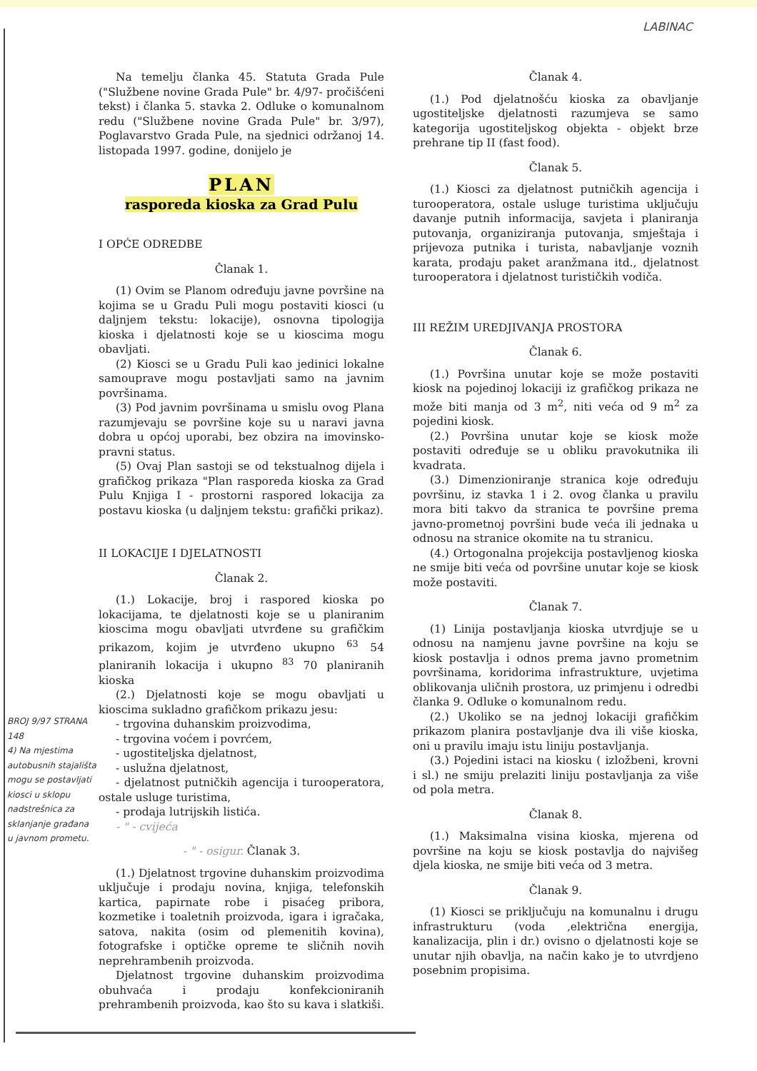LABINAC
Na temelju članka 45. Statuta Grada Pule ("Službene novine Grada Pule" br. 4/97- pročišćeni tekst) i članka 5. stavka 2. Odluke o komunalnom redu ("Službene novine Grada Pule" br. 3/97), Poglavarstvo Grada Pule, na sjednici održanoj 14. listopada 1997. godine, donijelo je
PLAN
rasporeda kioska za Grad Pulu
I OPĆE ODREDBE
Članak 1.
(1) Ovim se Planom određuju javne površine na kojima se u Gradu Puli mogu postaviti kiosci (u daljnjem tekstu: lokacije), osnovna tipologija kioska i djelatnosti koje se u kioscima mogu obavljati.
(2) Kiosci se u Gradu Puli kao jedinici lokalne samouprave mogu postavljati samo na javnim površinama.
(3) Pod javnim površinama u smislu ovog Plana razumjevaju se površine koje su u naravi javna dobra u općoj uporabi, bez obzira na imovinsko-pravni status.
(5) Ovaj Plan sastoji se od tekstualnog dijela i grafičkog prikaza "Plan rasporeda kioska za Grad Pulu Knjiga I - prostorni raspored lokacija za postavu kioska (u daljnjem tekstu: grafički prikaz).
II LOKACIJE I DJELATNOSTI
Članak 2.
(1.) Lokacije, broj i raspored kioska po lokacijama, te djelatnosti koje se u planiranim kioscima mogu obavljati utvrđene su grafičkim prikazom, kojim je utvrđeno ukupno <sup>63</sup> 54 planiranih lokacija i ukupno <sup>83</sup> 70 planiranih kioska
(2.) Djelatnosti koje se mogu obavljati u kioscima sukladno grafičkom prikazu jesu:
- trgovina duhanskim proizvodima,
- trgovina voćem i povrćem,
- ugostiteljska djelatnost,
- uslužna djelatnost,
- djelatnost putničkih agencija i turooperatora, ostale usluge turistima,
- prodaja lutrijskih listića.
- " - cvijeća
- " - osigur. Članak 3.
(1.) Djelatnost trgovine duhanskim proizvodima uključuje i prodaju novina, knjiga, telefonskih kartica, papirnate robe i pisaćeg pribora, kozmetike i toaletnih proizvoda, igara i igračaka, satova, nakita (osim od plemenitih kovina), fotografske i optičke opreme te sličnih novih neprehrambenih proizvoda.
Djelatnost trgovine duhanskim proizvodima obuhvaća i prodaju konfekcioniranih prehrambenih proizvoda, kao što su kava i slatkiši.
Članak 4.
(1.) Pod djelatnošću kioska za obavljanje ugostiteljske djelatnosti razumjeva se samo kategorija ugostiteljskog objekta - objekt brze prehrane tip II (fast food).
Članak 5.
(1.) Kiosci za djelatnost putničkih agencija i turooperatora, ostale usluge turistima uključuju davanje putnih informacija, savjeta i planiranja putovanja, organiziranja putovanja, smještaja i prijevoza putnika i turista, nabavljanje voznih karata, prodaju paket aranžmana itd., djelatnost turooperatora i djelatnost turističkih vodiča.
III REŽIM UREDJIVANJA PROSTORA
Članak 6.
(1.) Površina unutar koje se može postaviti kiosk na pojedinoj lokaciji iz grafičkog prikaza ne može biti manja od 3 m<sup>2</sup>, niti veća od 9 m<sup>2</sup> za pojedini kiosk.
(2.) Površina unutar koje se kiosk može postaviti određuje se u obliku pravokutnika ili kvadrata.
(3.) Dimenzioniranje stranica koje određuju površinu, iz stavka 1 i 2. ovog članka u pravilu mora biti takvo da stranica te površine prema javno-prometnoj površini bude veća ili jednaka u odnosu na stranice okomite na tu stranicu.
(4.) Ortogonalna projekcija postavljenog kioska ne smije biti veća od površine unutar koje se kiosk može postaviti.
Članak 7.
(1) Linija postavljanja kioska utvrdjuje se u odnosu na namjenu javne površine na koju se kiosk postavlja i odnos prema javno prometnim površinama, koridorima infrastrukture, uvjetima oblikovanja uličnih prostora, uz primjenu i odredbi članka 9. Odluke o komunalnom redu.
(2.) Ukoliko se na jednoj lokaciji grafičkim prikazom planira postavljanje dva ili više kioska, oni u pravilu imaju istu liniju postavljanja.
(3.) Pojedini istaci na kiosku ( izložbeni, krovni i sl.) ne smiju prelaziti liniju postavljanja za više od pola metra.
Članak 8.
(1.) Maksimalna visina kioska, mjerena od površine na koju se kiosk postavlja do najvišeg djela kioska, ne smije biti veća od 3 metra.
Članak 9.
(1) Kiosci se priključuju na komunalnu i drugu infrastrukturu (voda ,električna energija, kanalizacija, plin i dr.) ovisno o djelatnosti koje se unutar njih obavlja, na način kako je to utvrdjeno posebnim propisima.
BROJ 9/97 STRANA 148
4) Na mjestima autobusnih stajališta mogu se postavljati kiosci u sklopu nadstrešnica za sklanjanje građana u javnom prometu.